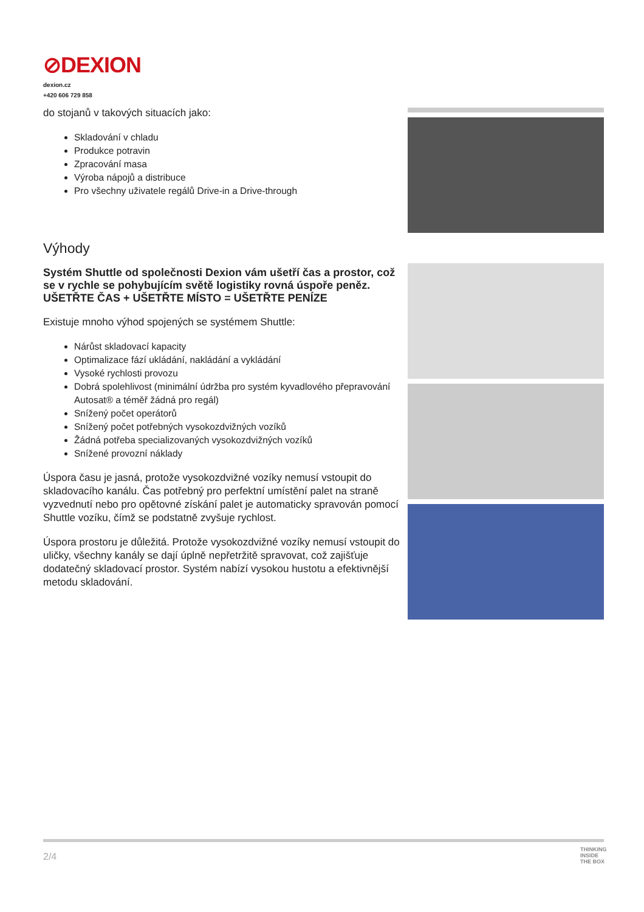⊘DEXION
dexion.cz
+420 606 729 858
do stojanů v takových situacích jako:
Skladování v chladu
Produkce potravin
Zpracování masa
Výroba nápojů a distribuce
Pro všechny uživatele regálů Drive-in a Drive-through
Výhody
Systém Shuttle od společnosti Dexion vám ušetří čas a prostor, což se v rychle se pohybujícím světě logistiky rovná úspoře peněz. UŠETŘTE ČAS + UŠETŘTE MÍSTO = UŠETŘTE PENÍZE
Existuje mnoho výhod spojených se systémem Shuttle:
Nárůst skladovací kapacity
Optimalizace fází ukládání, nakládání a vykládání
Vysoké rychlosti provozu
Dobrá spolehlivost (minimální údržba pro systém kyvadlového přepravování Autosat® a téměř žádná pro regál)
Snížený počet operátorů
Snížený počet potřebných vysokozdvižných vozíků
Žádná potřeba specializovaných vysokozdvižných vozíků
Snížené provozní náklady
Úspora času je jasná, protože vysokozdvižné vozíky nemusí vstoupit do skladovacího kanálu. Čas potřebný pro perfektní umístění palet na straně vyzvednutí nebo pro opětovné získání palet je automaticky spravován pomocí Shuttle vozíku, čímž se podstatně zvyšuje rychlost.
Úspora prostoru je důležitá. Protože vysokozdvižné vozíky nemusí vstoupit do uličky, všechny kanály se dají úplně nepřetržitě spravovat, což zajišťuje dodatečný skladovací prostor. Systém nabízí vysokou hustotu a efektivnější metodu skladování.
2/4
THINKING
INSIDE
THE BOX